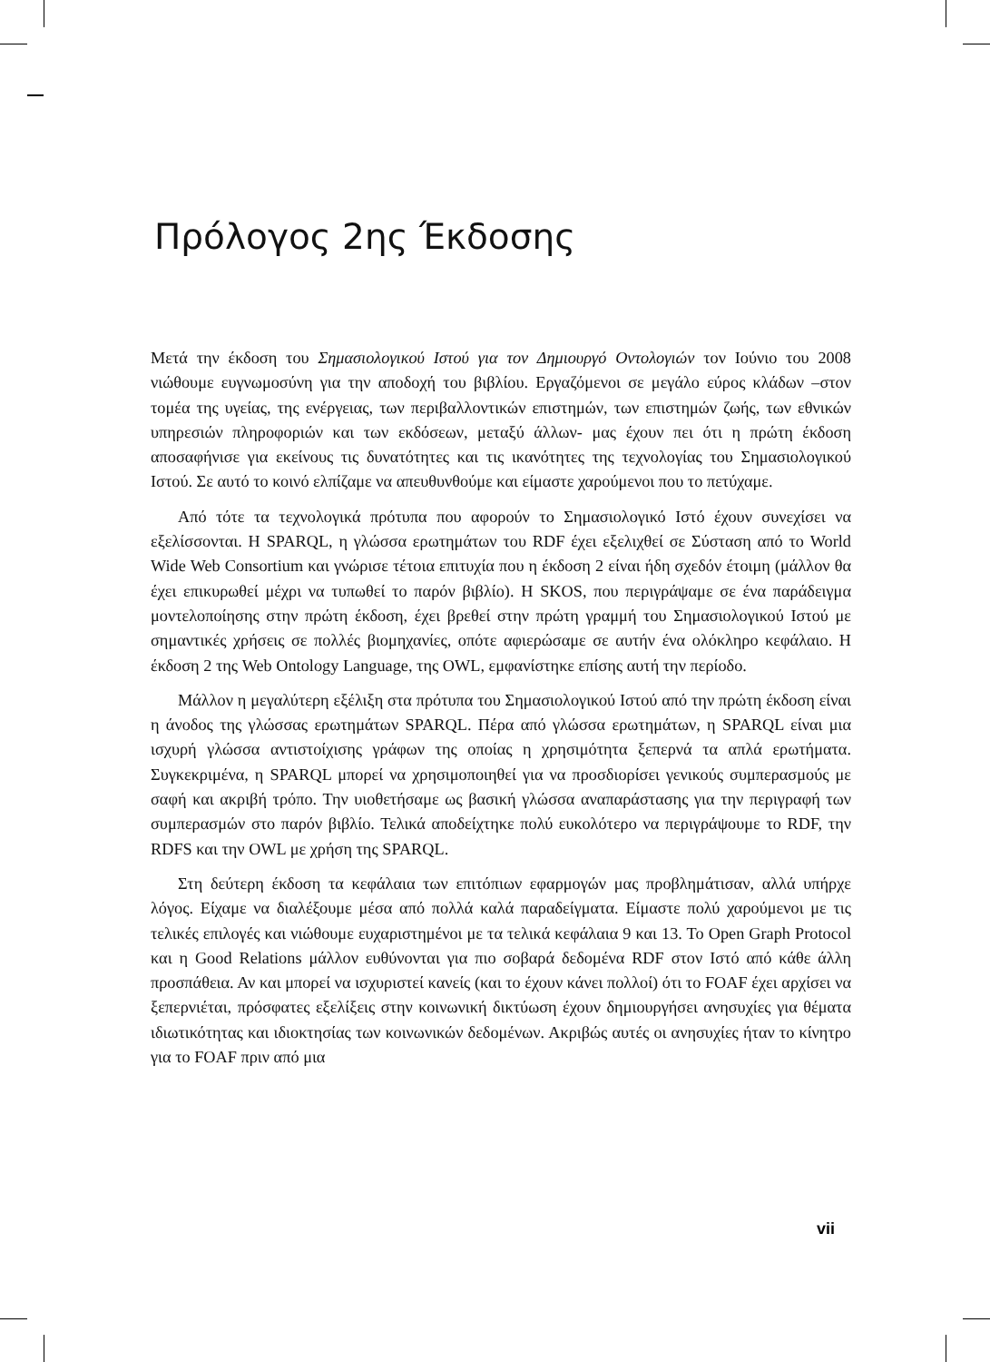Πρόλογος 2ης Έκδοσης
Μετά την έκδοση του Σημασιολογικού Ιστού για τον Δημιουργό Οντολογιών τον Ιούνιο του 2008 νιώθουμε ευγνωμοσύνη για την αποδοχή του βιβλίου. Εργαζόμενοι σε μεγάλο εύρος κλάδων –στον τομέα της υγείας, της ενέργειας, των περιβαλλοντικών επιστημών, των επιστημών ζωής, των εθνικών υπηρεσιών πληροφοριών και των εκδόσεων, μεταξύ άλλων- μας έχουν πει ότι η πρώτη έκδοση αποσαφήνισε για εκείνους τις δυνατότητες και τις ικανότητες της τεχνολογίας του Σημασιολογικού Ιστού. Σε αυτό το κοινό ελπίζαμε να απευθυνθούμε και είμαστε χαρούμενοι που το πετύχαμε.
Από τότε τα τεχνολογικά πρότυπα που αφορούν το Σημασιολογικό Ιστό έχουν συνεχίσει να εξελίσσονται. Η SPARQL, η γλώσσα ερωτημάτων του RDF έχει εξελιχθεί σε Σύσταση από το World Wide Web Consortium και γνώρισε τέτοια επιτυχία που η έκδοση 2 είναι ήδη σχεδόν έτοιμη (μάλλον θα έχει επικυρωθεί μέχρι να τυπωθεί το παρόν βιβλίο). Η SKOS, που περιγράψαμε σε ένα παράδειγμα μοντελοποίησης στην πρώτη έκδοση, έχει βρεθεί στην πρώτη γραμμή του Σημασιολογικού Ιστού με σημαντικές χρήσεις σε πολλές βιομηχανίες, οπότε αφιερώσαμε σε αυτήν ένα ολόκληρο κεφάλαιο. Η έκδοση 2 της Web Ontology Language, της OWL, εμφανίστηκε επίσης αυτή την περίοδο.
Μάλλον η μεγαλύτερη εξέλιξη στα πρότυπα του Σημασιολογικού Ιστού από την πρώτη έκδοση είναι η άνοδος της γλώσσας ερωτημάτων SPARQL. Πέρα από γλώσσα ερωτημάτων, η SPARQL είναι μια ισχυρή γλώσσα αντιστοίχισης γράφων της οποίας η χρησιμότητα ξεπερνά τα απλά ερωτήματα. Συγκεκριμένα, η SPARQL μπορεί να χρησιμοποιηθεί για να προσδιορίσει γενικούς συμπερασμούς με σαφή και ακριβή τρόπο. Την υιοθετήσαμε ως βασική γλώσσα αναπαράστασης για την περιγραφή των συμπερασμών στο παρόν βιβλίο. Τελικά αποδείχτηκε πολύ ευκολότερο να περιγράψουμε το RDF, την RDFS και την OWL με χρήση της SPARQL.
Στη δεύτερη έκδοση τα κεφάλαια των επιτόπιων εφαρμογών μας προβλημάτισαν, αλλά υπήρχε λόγος. Είχαμε να διαλέξουμε μέσα από πολλά καλά παραδείγματα. Είμαστε πολύ χαρούμενοι με τις τελικές επιλογές και νιώθουμε ευχαριστημένοι με τα τελικά κεφάλαια 9 και 13. Το Open Graph Protocol και η Good Relations μάλλον ευθύνονται για πιο σοβαρά δεδομένα RDF στον Ιστό από κάθε άλλη προσπάθεια. Αν και μπορεί να ισχυριστεί κανείς (και το έχουν κάνει πολλοί) ότι το FOAF έχει αρχίσει να ξεπερνιέται, πρόσφατες εξελίξεις στην κοινωνική δικτύωση έχουν δημιουργήσει ανησυχίες για θέματα ιδιωτικότητας και ιδιοκτησίας των κοινωνικών δεδομένων. Ακριβώς αυτές οι ανησυχίες ήταν το κίνητρο για το FOAF πριν από μια
vii